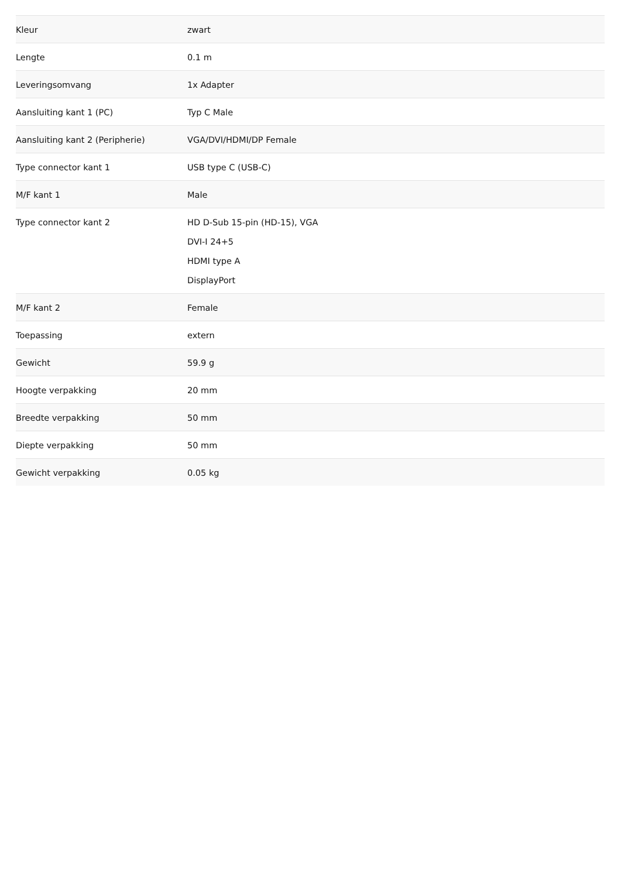| Kleur | zwart |
| Lengte | 0.1 m |
| Leveringsomvang | 1x Adapter |
| Aansluiting kant 1 (PC) | Typ C Male |
| Aansluiting kant 2 (Peripherie) | VGA/DVI/HDMI/DP Female |
| Type connector kant 1 | USB type C (USB-C) |
| M/F kant 1 | Male |
| Type connector kant 2 | HD D-Sub 15-pin (HD-15), VGA DVI-I 24+5 HDMI type A DisplayPort |
| M/F kant 2 | Female |
| Toepassing | extern |
| Gewicht | 59.9 g |
| Hoogte verpakking | 20 mm |
| Breedte verpakking | 50 mm |
| Diepte verpakking | 50 mm |
| Gewicht verpakking | 0.05 kg |